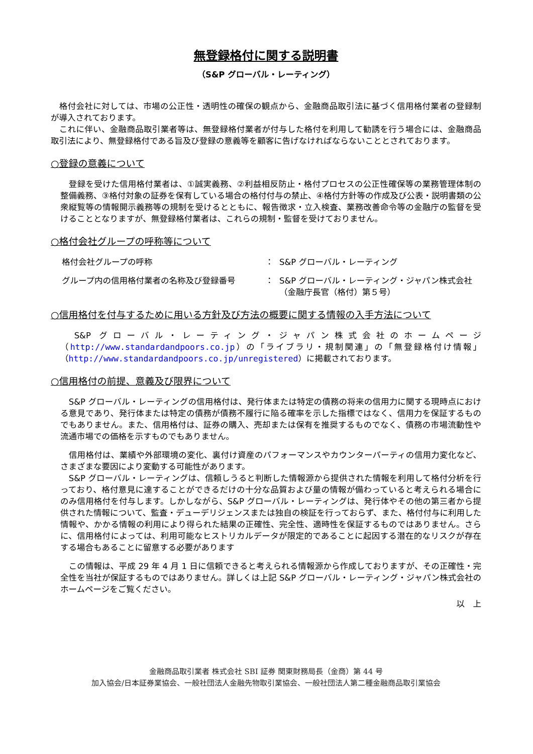無登録格付に関する説明書
（S&P グローバル・レーティング）
　格付会社に対しては、市場の公正性・透明性の確保の観点から、金融商品取引法に基づく信用格付業者の登録制が導入されております。
　これに伴い、金融商品取引業者等は、無登録格付業者が付与した格付を利用して勧誘を行う場合には、金融商品取引法により、無登録格付である旨及び登録の意義等を顧客に告げなければならないこととされております。
○登録の意義について
　登録を受けた信用格付業者は、①誠実義務、②利益相反防止・格付プロセスの公正性確保等の業務管理体制の整備義務、③格付対象の証券を保有している場合の格付付与の禁止、④格付方針等の作成及び公表・説明書類の公衆縦覧等の情報開示義務等の規制を受けるとともに、報告徴求・立入検査、業務改善命令等の金融庁の監督を受けることとなりますが、無登録格付業者は、これらの規制・監督を受けておりません。
○格付会社グループの呼称等について
格付会社グループの呼称 ： S&P グローバル・レーティング
グループ内の信用格付業者の名称及び登録番号 ： S&P グローバル・レーティング・ジャパン株式会社（金融庁長官（格付）第５号）
○信用格付を付与するために用いる方針及び方法の概要に関する情報の入手方法について
　S&P グローバル・レーティング・ジャパン株式会社のホームページ（http://www.standardandpoors.co.jp）の「ライブラリ・規制関連」の「無登録格付け情報」（http://www.standardandpoors.co.jp/unregistered）に掲載されております。
○信用格付の前提、意義及び限界について
　S&P グローバル・レーティングの信用格付は、発行体または特定の債務の将来の信用力に関する現時点における意見であり、発行体または特定の債務が債務不履行に陥る確率を示した指標ではなく、信用力を保証するものでもありません。また、信用格付は、証券の購入、売却または保有を推奨するものでなく、債務の市場流動性や流通市場での価格を示すものでもありません。
　信用格付は、業績や外部環境の変化、裏付け資産のパフォーマンスやカウンターパーティの信用力変化など、さまざまな要因により変動する可能性があります。
　S&P グローバル・レーティングは、信頼しうると判断した情報源から提供された情報を利用して格付分析を行っており、格付意見に達することができるだけの十分な品質および量の情報が備わっていると考えられる場合にのみ信用格付を付与します。しかしながら、S&P グローバル・レーティングは、発行体やその他の第三者から提供された情報について、監査・デューデリジェンスまたは独自の検証を行っておらず、また、格付付与に利用した情報や、かかる情報の利用により得られた結果の正確性、完全性、適時性を保証するものではありません。さらに、信用格付によっては、利用可能なヒストリカルデータが限定的であることに起因する潜在的なリスクが存在する場合もあることに留意する必要があります
　この情報は、平成 29 年 4 月 1 日に信頼できると考えられる情報源から作成しておりますが、その正確性・完全性を当社が保証するものではありません。詳しくは上記 S&P グローバル・レーティング・ジャパン株式会社のホームページをご覧ください。
以　上
金融商品取引業者 株式会社 SBI 証券 関東財務局長（金商）第 44 号
加入協会/日本証券業協会、一般社団法人金融先物取引業協会、一般社団法人第二種金融商品取引業協会